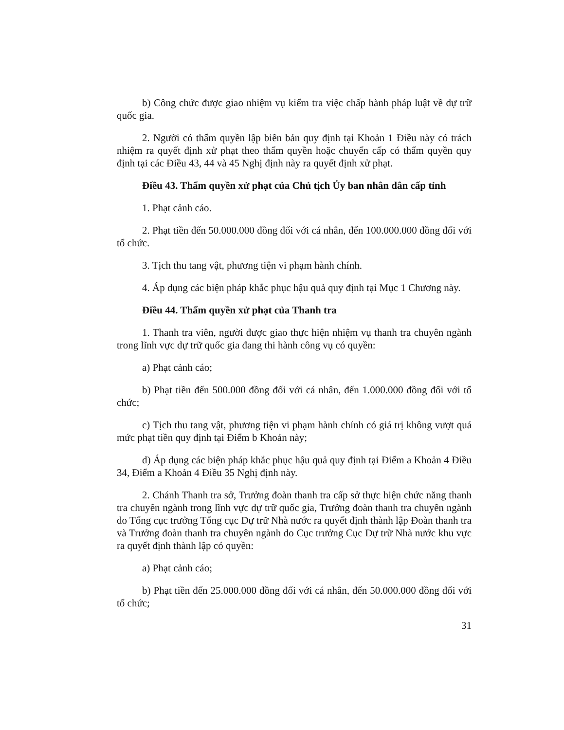b) Công chức được giao nhiệm vụ kiểm tra việc chấp hành pháp luật về dự trữ quốc gia.
2. Người có thẩm quyền lập biên bản quy định tại Khoản 1 Điều này có trách nhiệm ra quyết định xử phạt theo thẩm quyền hoặc chuyển cấp có thẩm quyền quy định tại các Điều 43, 44 và 45 Nghị định này ra quyết định xử phạt.
Điều 43. Thẩm quyền xử phạt của Chủ tịch Ủy ban nhân dân cấp tỉnh
1. Phạt cảnh cáo.
2. Phạt tiền đến 50.000.000 đồng đối với cá nhân, đến 100.000.000 đồng đối với tổ chức.
3. Tịch thu tang vật, phương tiện vi phạm hành chính.
4. Áp dụng các biện pháp khắc phục hậu quả quy định tại Mục 1 Chương này.
Điều 44. Thẩm quyền xử phạt của Thanh tra
1. Thanh tra viên, người được giao thực hiện nhiệm vụ thanh tra chuyên ngành trong lĩnh vực dự trữ quốc gia đang thi hành công vụ có quyền:
a) Phạt cảnh cáo;
b) Phạt tiền đến 500.000 đồng đối với cá nhân, đến 1.000.000 đồng đối với tổ chức;
c) Tịch thu tang vật, phương tiện vi phạm hành chính có giá trị không vượt quá mức phạt tiền quy định tại Điểm b Khoản này;
d) Áp dụng các biện pháp khắc phục hậu quả quy định tại Điểm a Khoản 4 Điều 34, Điểm a Khoản 4 Điều 35 Nghị định này.
2. Chánh Thanh tra sở, Trưởng đoàn thanh tra cấp sở thực hiện chức năng thanh tra chuyên ngành trong lĩnh vực dự trữ quốc gia, Trưởng đoàn thanh tra chuyên ngành do Tổng cục trưởng Tổng cục Dự trữ Nhà nước ra quyết định thành lập Đoàn thanh tra và Trưởng đoàn thanh tra chuyên ngành do Cục trưởng Cục Dự trữ Nhà nước khu vực ra quyết định thành lập có quyền:
a) Phạt cảnh cáo;
b) Phạt tiền đến 25.000.000 đồng đối với cá nhân, đến 50.000.000 đồng đối với tổ chức;
31